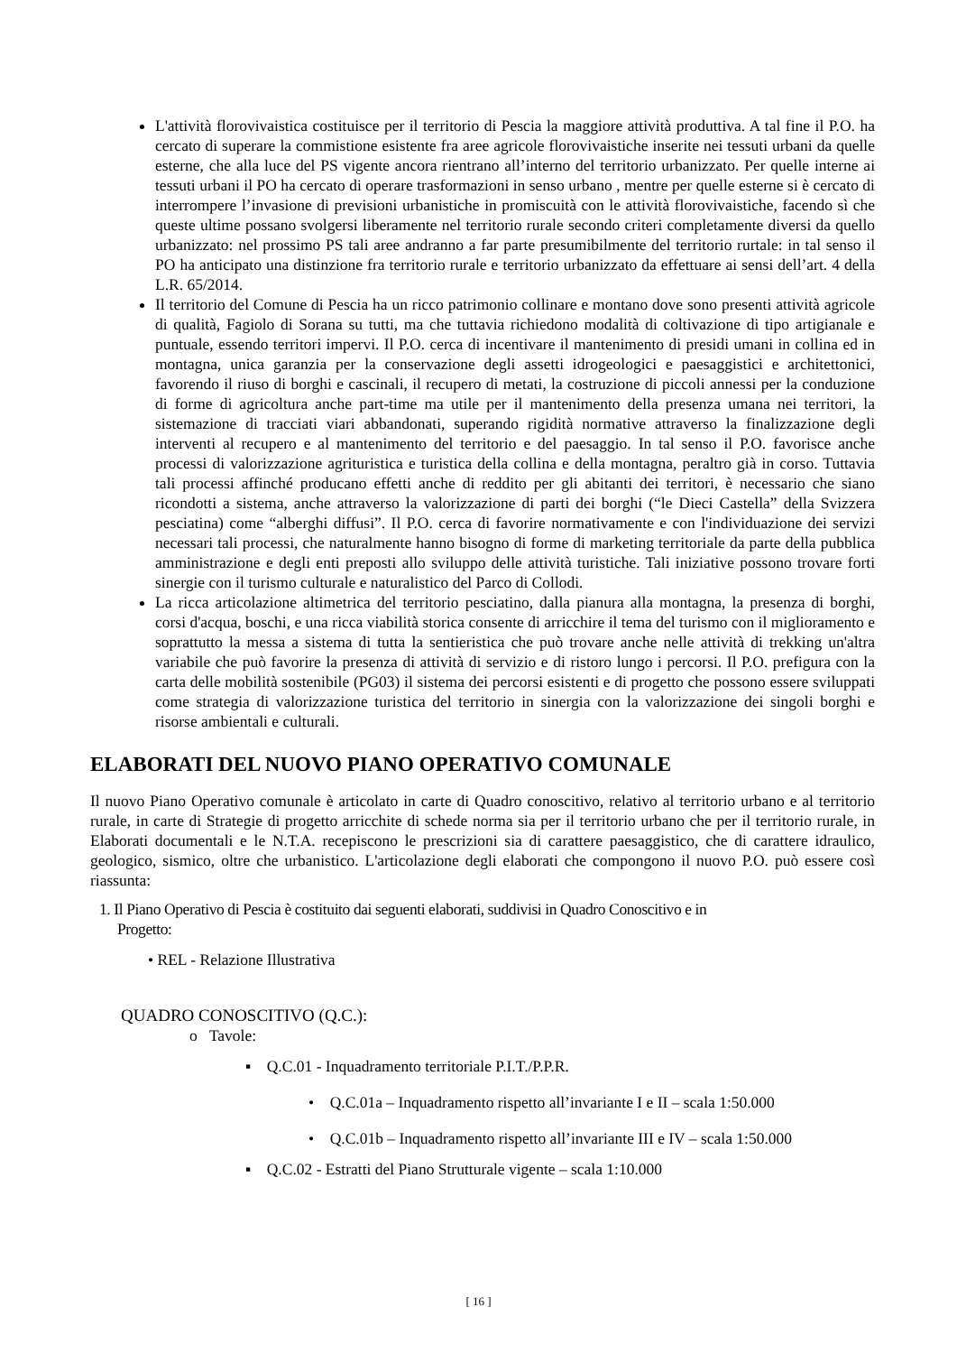L'attività florovivaistica costituisce per il territorio di Pescia la maggiore attività produttiva. A tal fine il P.O. ha cercato di superare la commistione esistente fra aree agricole florovivaistiche inserite nei tessuti urbani da quelle esterne, che alla luce del PS vigente ancora rientrano all’interno del territorio urbanizzato. Per quelle interne ai tessuti urbani il PO ha cercato di operare trasformazioni in senso urbano , mentre per quelle esterne si è cercato di interrompere l’invasione di previsioni urbanistiche in promiscuità con le attività florovivaistiche, facendo sì che queste ultime possano svolgersi liberamente nel territorio rurale secondo criteri completamente diversi da quello urbanizzato: nel prossimo PS tali aree andranno a far parte presumibilmente del territorio rurtale: in tal senso il PO ha anticipato una distinzione fra territorio rurale e territorio urbanizzato da effettuare ai sensi dell’art. 4 della L.R. 65/2014.
Il territorio del Comune di Pescia ha un ricco patrimonio collinare e montano dove sono presenti attività agricole di qualità, Fagiolo di Sorana su tutti, ma che tuttavia richiedono modalità di coltivazione di tipo artigianale e puntuale, essendo territori impervi. Il P.O. cerca di incentivare il mantenimento di presidi umani in collina ed in montagna, unica garanzia per la conservazione degli assetti idrogeologici e paesaggistici e architettonici, favorendo il riuso di borghi e cascinali, il recupero di metati, la costruzione di piccoli annessi per la conduzione di forme di agricoltura anche part-time ma utile per il mantenimento della presenza umana nei territori, la sistemazione di tracciati viari abbandonati, superando rigidità normative attraverso la finalizzazione degli interventi al recupero e al mantenimento del territorio e del paesaggio. In tal senso il P.O. favorisce anche processi di valorizzazione agrituristica e turistica della collina e della montagna, peraltro già in corso. Tuttavia tali processi affinché producano effetti anche di reddito per gli abitanti dei territori, è necessario che siano ricondotti a sistema, anche attraverso la valorizzazione di parti dei borghi (“le Dieci Castella” della Svizzera pesciatina) come “alberghi diffusi”. Il P.O. cerca di favorire normativamente e con l'individuazione dei servizi necessari tali processi, che naturalmente hanno bisogno di forme di marketing territoriale da parte della pubblica amministrazione e degli enti preposti allo sviluppo delle attività turistiche. Tali iniziative possono trovare forti sinergie con il turismo culturale e naturalistico del Parco di Collodi.
La ricca articolazione altimetrica del territorio pesciatino, dalla pianura alla montagna, la presenza di borghi, corsi d'acqua, boschi, e una ricca viabilità storica consente di arricchire il tema del turismo con il miglioramento e soprattutto la messa a sistema di tutta la sentieristica che può trovare anche nelle attività di trekking un'altra variabile che può favorire la presenza di attività di servizio e di ristoro lungo i percorsi. Il P.O. prefigura con la carta delle mobilità sostenibile (PG03) il sistema dei percorsi esistenti e di progetto che possono essere sviluppati come strategia di valorizzazione turistica del territorio in sinergia con la valorizzazione dei singoli borghi e risorse ambientali e culturali.
ELABORATI DEL NUOVO PIANO OPERATIVO COMUNALE
Il nuovo Piano Operativo comunale è articolato in carte di Quadro conoscitivo, relativo al territorio urbano e al territorio rurale, in carte di Strategie di progetto arricchite di schede norma sia per il territorio urbano che per il territorio rurale, in Elaborati documentali e le N.T.A. recepiscono le prescrizioni sia di carattere paesaggistico, che di carattere idraulico, geologico, sismico, oltre che urbanistico. L'articolazione degli elaborati che compongono il nuovo P.O. può essere così riassunta:
1. Il Piano Operativo di Pescia è costituito dai seguenti elaborati, suddivisi in Quadro Conoscitivo e in
Progetto:
• REL - Relazione Illustrativa
QUADRO CONOSCITIVO (Q.C.):
o Tavole:
▪ Q.C.01 - Inquadramento territoriale P.I.T./P.P.R.
• Q.C.01a – Inquadramento rispetto all’invariante I e II – scala 1:50.000
• Q.C.01b – Inquadramento rispetto all’invariante III e IV – scala 1:50.000
▪ Q.C.02 - Estratti del Piano Strutturale vigente – scala 1:10.000
[ 16 ]